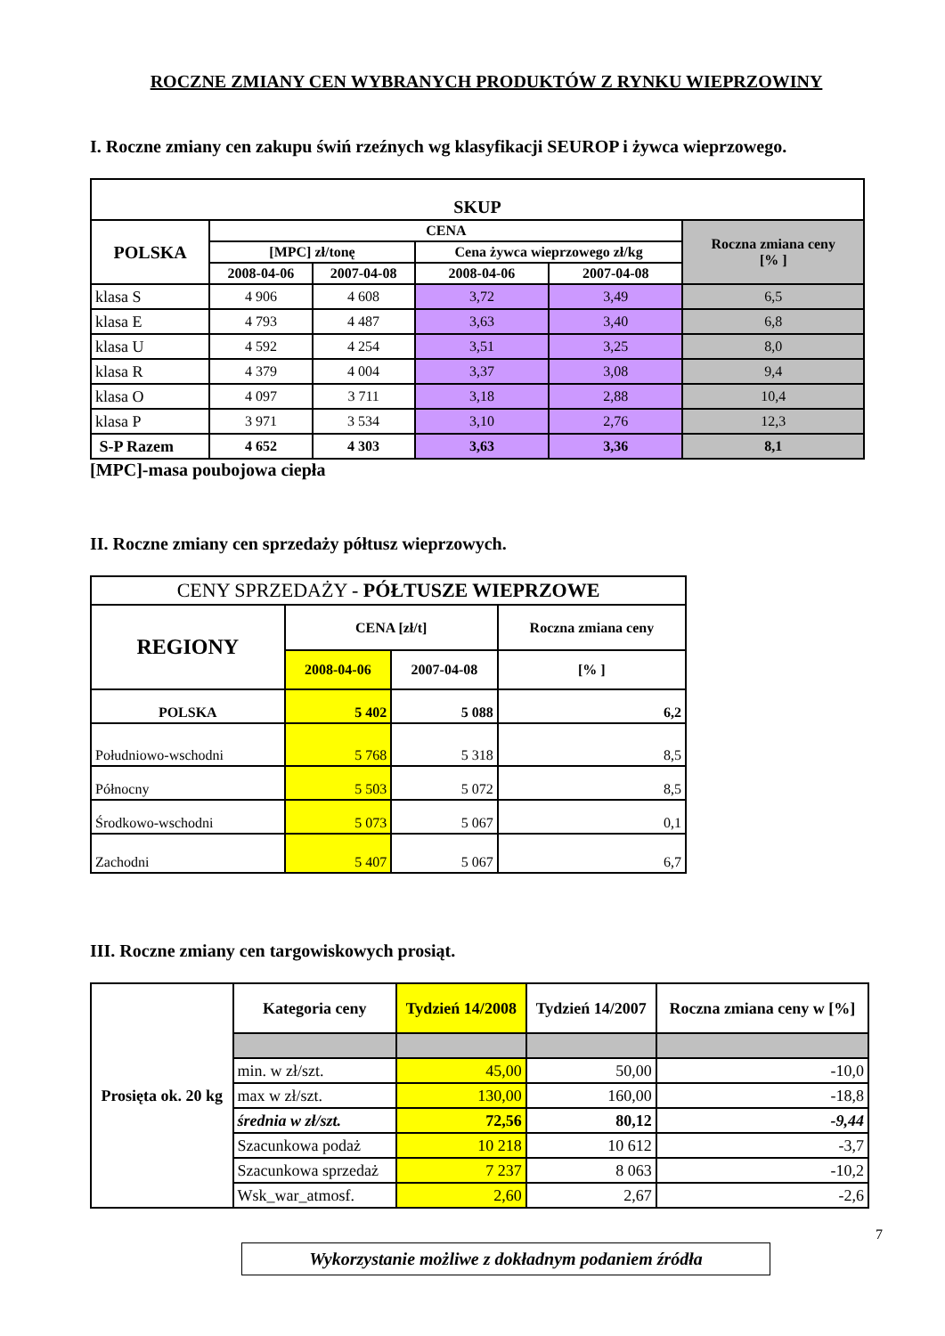ROCZNE ZMIANY CEN WYBRANYCH PRODUKTÓW Z RYNKU WIEPRZOWINY
I. Roczne zmiany cen zakupu świń rzeźnych wg klasyfikacji SEUROP i żywca wieprzowego.
| SKUP | | | | | |
| --- | --- | --- | --- | --- | --- |
| POLSKA | CENA | | | | Roczna zmiana ceny [% ] |
| | [MPC] zł/tonę | | Cena żywca wieprzowego zł/kg | | |
| | 2008-04-06 | 2007-04-08 | 2008-04-06 | 2007-04-08 | |
| klasa S | 4 906 | 4 608 | 3,72 | 3,49 | 6,5 |
| klasa E | 4 793 | 4 487 | 3,63 | 3,40 | 6,8 |
| klasa U | 4 592 | 4 254 | 3,51 | 3,25 | 8,0 |
| klasa R | 4 379 | 4 004 | 3,37 | 3,08 | 9,4 |
| klasa O | 4 097 | 3 711 | 3,18 | 2,88 | 10,4 |
| klasa P | 3 971 | 3 534 | 3,10 | 2,76 | 12,3 |
| S-P Razem | 4 652 | 4 303 | 3,63 | 3,36 | 8,1 |
[MPC]-masa poubojowa ciepła
II. Roczne zmiany cen sprzedaży półtusz wieprzowych.
| CENY SPRZEDAŻY - PÓŁTUSZE WIEPRZOWE | | | |
| --- | --- | --- | --- |
| REGIONY | CENA [zł/t] | | Roczna zmiana ceny |
| | 2008-04-06 | 2007-04-08 | [% ] |
| POLSKA | 5 402 | 5 088 | 6,2 |
| Południowo-wschodni | 5 768 | 5 318 | 8,5 |
| Północny | 5 503 | 5 072 | 8,5 |
| Środkowo-wschodni | 5 073 | 5 067 | 0,1 |
| Zachodni | 5 407 | 5 067 | 6,7 |
III. Roczne zmiany cen targowiskowych prosiąt.
| Prosięta ok. 20 kg | Kategoria ceny | Tydzień 14/2008 | Tydzień 14/2007 | Roczna zmiana ceny w [%] |
| --- | --- | --- | --- | --- |
| | min. w zł/szt. | 45,00 | 50,00 | -10,0 |
| | max w zł/szt. | 130,00 | 160,00 | -18,8 |
| | średnia w zł/szt. | 72,56 | 80,12 | -9,44 |
| | Szacunkowa podaż | 10 218 | 10 612 | -3,7 |
| | Szacunkowa sprzedaż | 7 237 | 8 063 | -10,2 |
| | Wsk_war_atmosf. | 2,60 | 2,67 | -2,6 |
7
Wykorzystanie możliwe z dokładnym podaniem źródła